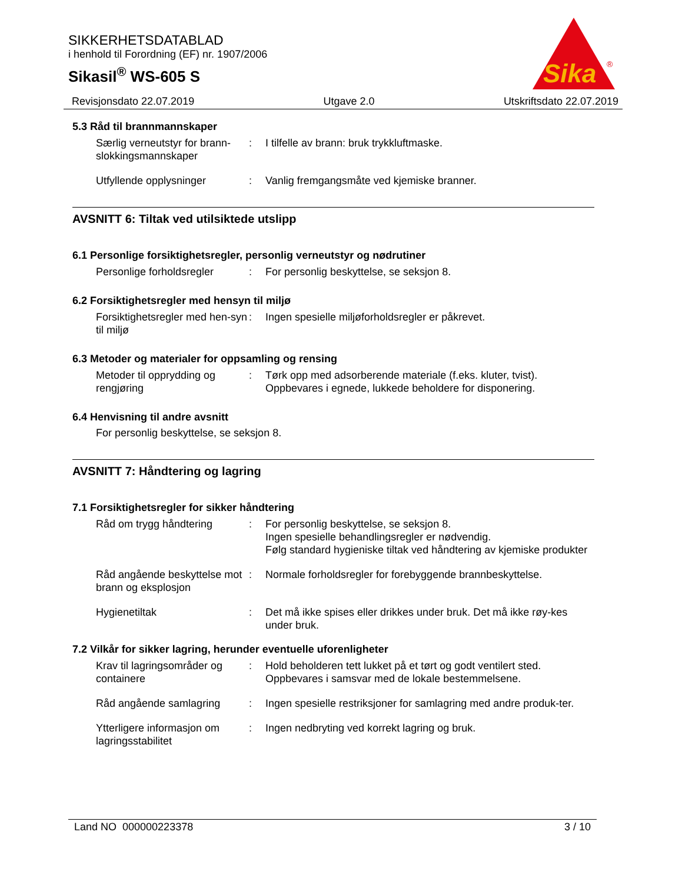SIKKERHETSDATABLAD
i henhold til Forordning (EF) nr. 1907/2006
Sikasil<sup>®</sup> WS-605 S
Sika
®
Revisjonsdato 22.07.2019 Utgave 2.0 Utskriftsdato 22.07.2019
5.3 Råd til brannmannskaper
Særlig verneutstyr for brann-slokkingsmannskaper
: I tilfelle av brann: bruk trykkluftmaske.
Utfyllende opplysninger : Vanlig fremgangsmåte ved kjemiske branner.
AVSNITT 6: Tiltak ved utilsiktede utslipp
6.1 Personlige forsiktighetsregler, personlig verneutstyr og nødrutiner
Personlige forholdsregler
: For personlig beskyttelse, se seksjon 8.
6.2 Forsiktighetsregler med hensyn til miljø
Forsiktighetsregler med hen-syn til miljø
: Ingen spesielle miljøforholdsregler er påkrevet.
6.3 Metoder og materialer for oppsamling og rensing
Metoder til opprydding og rengjøring
: Tørk opp med adsorberende materiale (f.eks. kluter, tvist).
Oppbevares i egnede, lukkede beholdere for disponering.
6.4 Henvisning til andre avsnitt
For personlig beskyttelse, se seksjon 8.
AVSNITT 7: Håndtering og lagring
7.1 Forsiktighetsregler for sikker håndtering
Råd om trygg håndtering : For personlig beskyttelse, se seksjon 8.
Ingen spesielle behandlingsregler er nødvendig.
Følg standard hygieniske tiltak ved håndtering av kjemiske produkter
Råd angående beskyttelse mot brann og eksplosjon
: Normale forholdsregler for forebyggende brannbeskyttelse.
Hygienetiltak : Det må ikke spises eller drikkes under bruk. Det må ikke røy-kes under bruk.
7.2 Vilkår for sikker lagring, herunder eventuelle uforenligheter
Krav til lagringsområder og containere
: Hold beholderen tett lukket på et tørt og godt ventilert sted.
Oppbevares i samsvar med de lokale bestemmelsene.
Råd angående samlagring : Ingen spesielle restriksjoner for samlagring med andre produk-ter.
Ytterligere informasjon om lagringsstabilitet
: Ingen nedbryting ved korrekt lagring og bruk.
Land NO 000000223378 3 / 10